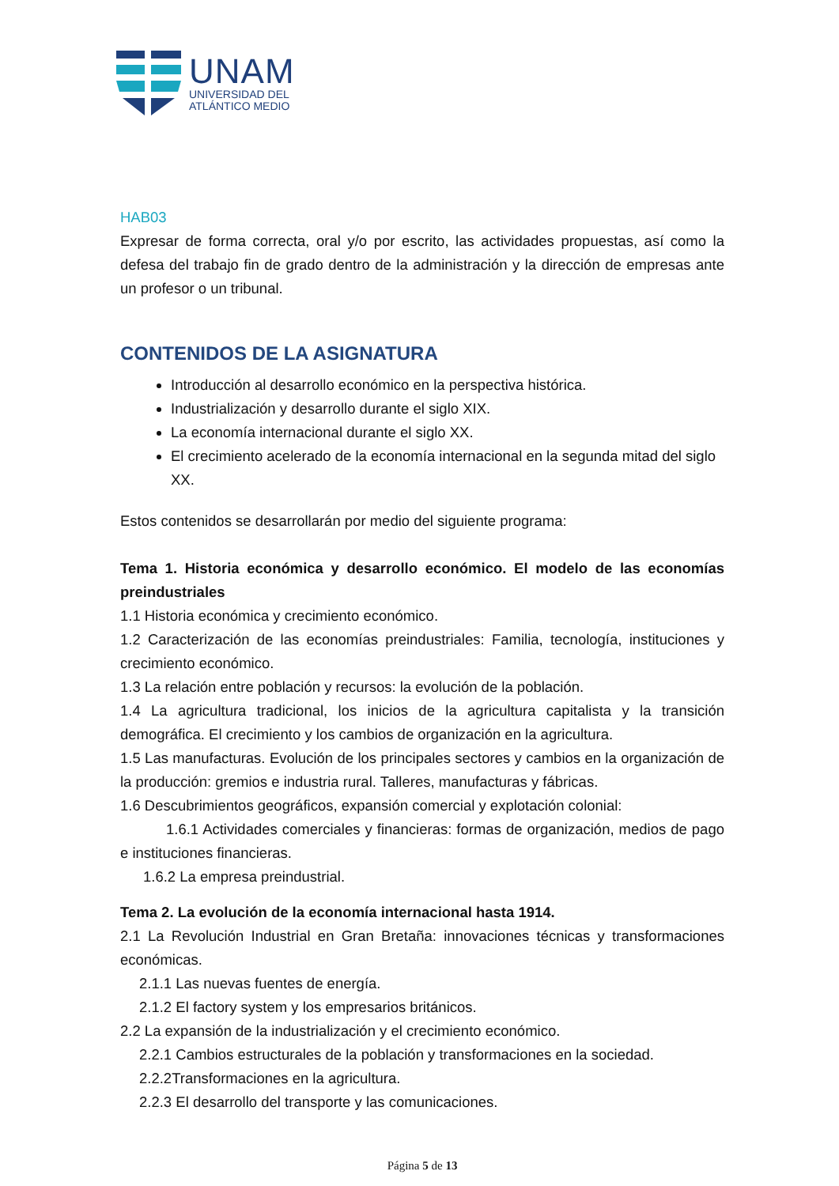UNAM
UNIVERSIDAD DEL
ATLÁNTICO MEDIO
HAB03
Expresar de forma correcta, oral y/o por escrito, las actividades propuestas, así como la defesa del trabajo fin de grado dentro de la administración y la dirección de empresas ante un profesor o un tribunal.
CONTENIDOS DE LA ASIGNATURA
Introducción al desarrollo económico en la perspectiva histórica.
Industrialización y desarrollo durante el siglo XIX.
La economía internacional durante el siglo XX.
El crecimiento acelerado de la economía internacional en la segunda mitad del siglo XX.
Estos contenidos se desarrollarán por medio del siguiente programa:
Tema 1. Historia económica y desarrollo económico. El modelo de las economías preindustriales
1.1 Historia económica y crecimiento económico.
1.2 Caracterización de las economías preindustriales: Familia, tecnología, instituciones y crecimiento económico.
1.3 La relación entre población y recursos: la evolución de la población.
1.4 La agricultura tradicional, los inicios de la agricultura capitalista y la transición demográfica. El crecimiento y los cambios de organización en la agricultura.
1.5 Las manufacturas. Evolución de los principales sectores y cambios en la organización de la producción: gremios e industria rural. Talleres, manufacturas y fábricas.
1.6 Descubrimientos geográficos, expansión comercial y explotación colonial:
1.6.1 Actividades comerciales y financieras: formas de organización, medios de pago e instituciones financieras.
1.6.2 La empresa preindustrial.
Tema 2. La evolución de la economía internacional hasta 1914.
2.1 La Revolución Industrial en Gran Bretaña: innovaciones técnicas y transformaciones económicas.
2.1.1 Las nuevas fuentes de energía.
2.1.2 El factory system y los empresarios británicos.
2.2 La expansión de la industrialización y el crecimiento económico.
2.2.1 Cambios estructurales de la población y transformaciones en la sociedad.
2.2.2Transformaciones en la agricultura.
2.2.3 El desarrollo del transporte y las comunicaciones.
Página 5 de 13